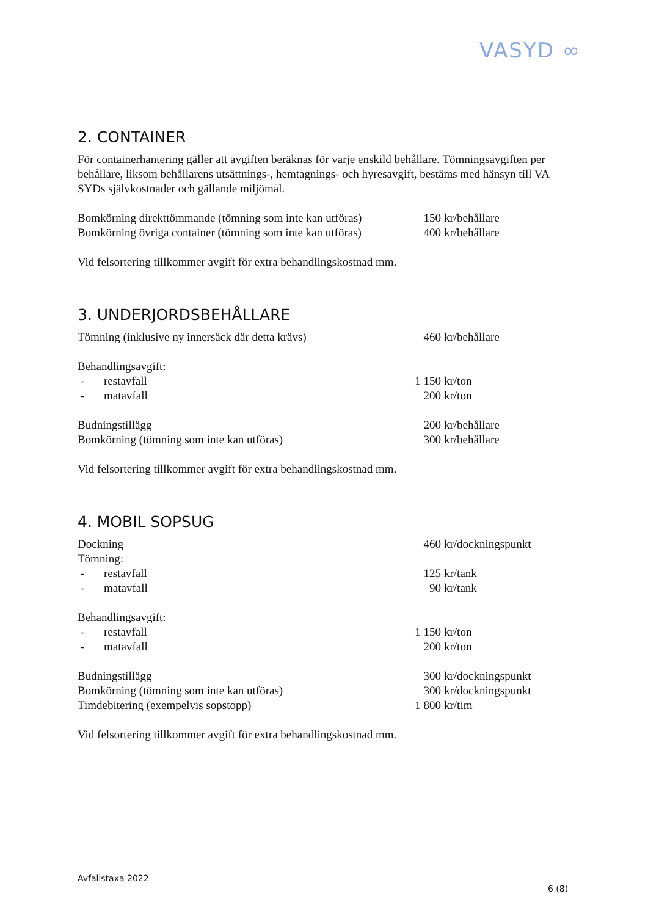VASYD ∞
2. CONTAINER
För containerhantering gäller att avgiften beräknas för varje enskild behållare. Tömningsavgiften per behållare, liksom behållarens utsättnings-, hemtagnings- och hyresavgift, bestäms med hänsyn till VA SYDs självkostnader och gällande miljömål.
| Bomkörning direkttömmande (tömning som inte kan utföras) | 150 | kr/behållare |
| Bomkörning övriga container (tömning som inte kan utföras) | 400 | kr/behållare |
Vid felsortering tillkommer avgift för extra behandlingskostnad mm.
3. UNDERJORDSBEHÅLLARE
| Tömning (inklusive ny innersäck där detta krävs) | | 460 | kr/behållare |
| Behandlingsavgift: | | | |
| - | restavfall | 1 150 | kr/ton |
| - | matavfall | 200 | kr/ton |
| Budningstillägg | | 200 | kr/behållare |
| Bomkörning (tömning som inte kan utföras) | | 300 | kr/behållare |
Vid felsortering tillkommer avgift för extra behandlingskostnad mm.
4. MOBIL SOPSUG
| Dockning | | 460 | kr/dockningspunkt |
| Tömning: | | | |
| - | restavfall | 125 | kr/tank |
| - | matavfall | 90 | kr/tank |
| Behandlingsavgift: | | | |
| - | restavfall | 1 150 | kr/ton |
| - | matavfall | 200 | kr/ton |
| Budningstillägg | | 300 | kr/dockningspunkt |
| Bomkörning (tömning som inte kan utföras) | | 300 | kr/dockningspunkt |
| Timdebitering (exempelvis sopstopp) | | 1 800 | kr/tim |
Vid felsortering tillkommer avgift för extra behandlingskostnad mm.
Avfallstaxa 2022
6 (8)